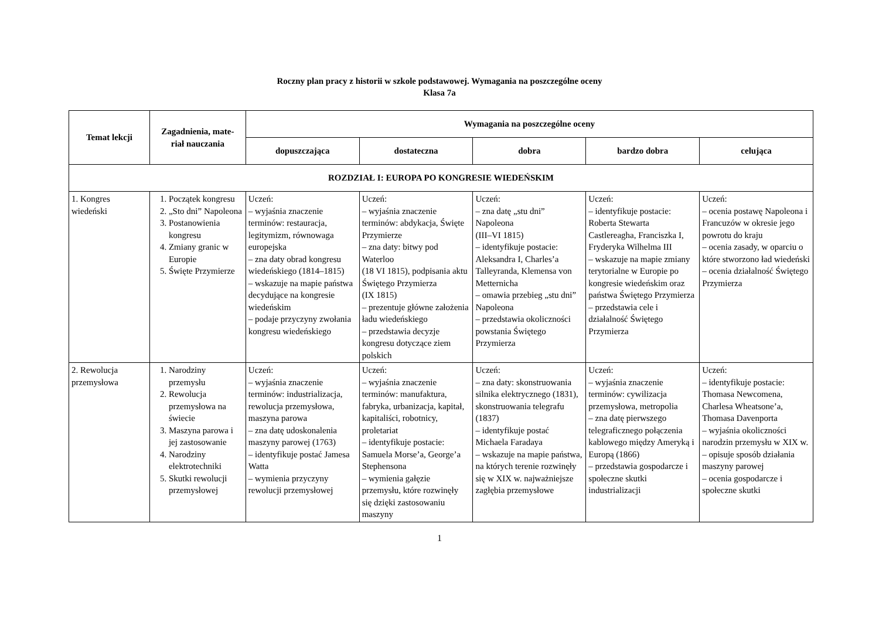Roczny plan pracy z historii w szkole podstawowej. Wymagania na poszczególne oceny
Klasa 7a
| Temat lekcji | Zagadnienia, mate- riał nauczania | Wymagania na poszczególne oceny | | | | |
| --- | --- | --- | --- | --- | --- | --- |
| | | dopuszczająca | dostateczna | dobra | bardzo dobra | celująca |
| ROZDZIAŁ I: EUROPA PO KONGRESIE WIEDEŃSKIM | | | | | | |
| 1. Kongres wiedeński | 1. Początek kongresu 2. „Sto dni” Napoleona 3. Postanowienia kongresu 4. Zmiany granic w Europie 5. Święte Przymierze | Uczeń: – wyjaśnia znaczenie terminów: restauracja, legitymizm, równowaga europejska – zna daty obrad kongresu wiedeńskiego (1814–1815) – wskazuje na mapie państwa decydujące na kongresie wiedeńskim – podaje przyczyny zwołania kongresu wiedeńskiego | Uczeń: – wyjaśnia znaczenie terminów: abdykacja, Święte Przymierze – zna daty: bitwy pod Waterloo (18 VI 1815), podpisania aktu Świętego Przymierza (IX 1815) – prezentuje główne założenia ładu wiedeńskiego – przedstawia decyzje kongresu dotyczące ziem polskich | Uczeń: – zna datę „stu dni” Napoleona (III–VI 1815) – identyfikuje postacie: Aleksandra I, Charles’a Talleyranda, Klemensa von Metternicha – omawia przebieg „stu dni” Napoleona – przedstawia okoliczności powstania Świętego Przymierza | Uczeń: – identyfikuje postacie: Roberta Stewarta Castlereagha, Franciszka I, Fryderyka Wilhelma III – wskazuje na mapie zmiany terytorialne w Europie po kongresie wiedeńskim oraz państwa Świętego Przymierza – przedstawia cele i działalność Świętego Przymierza | Uczeń: – ocenia postawę Napoleona i Francuzów w okresie jego powrotu do kraju – ocenia zasady, w oparciu o które stworzono ład wiedeński – ocenia działalność Świętego Przymierza |
| 2. Rewolucja przemysłowa | 1. Narodziny przemysłu 2. Rewolucja przemysłowa na świecie 3. Maszyna parowa i jej zastosowanie 4. Narodziny elektrotechniki 5. Skutki rewolucji przemysłowej | Uczeń: – wyjaśnia znaczenie terminów: industrializacja, rewolucja przemysłowa, maszyna parowa – zna datę udoskonalenia maszyny parowej (1763) – identyfikuje postać Jamesa Watta – wymienia przyczyny rewolucji przemysłowej | Uczeń: – wyjaśnia znaczenie terminów: manufaktura, fabryka, urbanizacja, kapitał, kapitaliści, robotnicy, proletariat – identyfikuje postacie: Samuela Morse’a, George’a Stephensona – wymienia gałęzie przemysłu, które rozwinęły się dzięki zastosowaniu maszyny | Uczeń: – zna daty: skonstruowania silnika elektrycznego (1831), skonstruowania telegrafu (1837) – identyfikuje postać Michaela Faradaya – wskazuje na mapie państwa, na których terenie rozwinęły się w XIX w. najważniejsze zagłębia przemysłowe | Uczeń: – wyjaśnia znaczenie terminów: cywilizacja przemysłowa, metropolia – zna datę pierwszego telegraficznego połączenia kablowego między Ameryką i Europą (1866) – przedstawia gospodarcze i społeczne skutki industrializacji | Uczeń: – identyfikuje postacie: Thomasa Newcomena, Charlesa Wheatsone’a, Thomasa Davenporta – wyjaśnia okoliczności narodzin przemysłu w XIX w. – opisuje sposób działania maszyny parowej – ocenia gospodarcze i społeczne skutki |
1